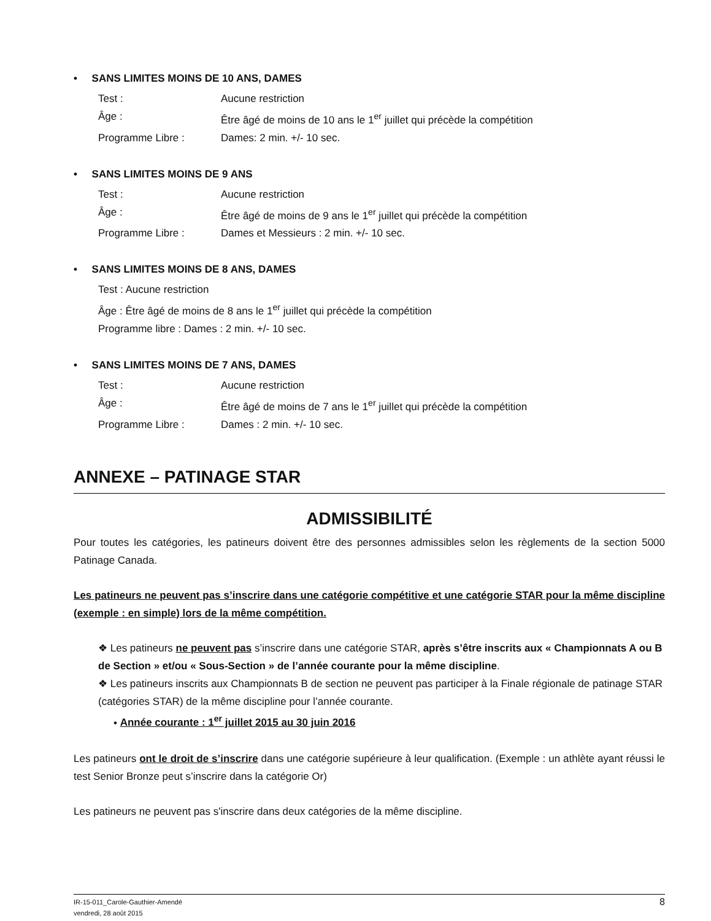• SANS LIMITES MOINS DE 10 ANS, DAMES
Test : Aucune restriction
Âge : Être âgé de moins de 10 ans le 1<sup>er</sup> juillet qui précède la compétition
Programme Libre : Dames: 2 min. +/- 10 sec.
• SANS LIMITES MOINS DE 9 ANS
Test : Aucune restriction
Âge : Être âgé de moins de 9 ans le 1<sup>er</sup> juillet qui précède la compétition
Programme Libre : Dames et Messieurs : 2 min. +/- 10 sec.
• SANS LIMITES MOINS DE 8 ANS, DAMES
Test : Aucune restriction
Âge : Être âgé de moins de 8 ans le 1<sup>er</sup> juillet qui précède la compétition
Programme libre : Dames : 2 min. +/- 10 sec.
• SANS LIMITES MOINS DE 7 ANS, DAMES
Test : Aucune restriction
Âge : Être âgé de moins de 7 ans le 1<sup>er</sup> juillet qui précède la compétition
Programme Libre : Dames : 2 min. +/- 10 sec.
ANNEXE – PATINAGE STAR
ADMISSIBILITÉ
Pour toutes les catégories, les patineurs doivent être des personnes admissibles selon les règlements de la section 5000 Patinage Canada.
Les patineurs ne peuvent pas s’inscrire dans une catégorie compétitive et une catégorie STAR pour la même discipline (exemple : en simple) lors de la même compétition.
❖ Les patineurs ne peuvent pas s’inscrire dans une catégorie STAR, après s’être inscrits aux « Championnats A ou B de Section » et/ou « Sous-Section » de l’année courante pour la même discipline.
❖ Les patineurs inscrits aux Championnats B de section ne peuvent pas participer à la Finale régionale de patinage STAR (catégories STAR) de la même discipline pour l’année courante.
• Année courante : 1<sup>er</sup> juillet 2015 au 30 juin 2016
Les patineurs ont le droit de s’inscrire dans une catégorie supérieure à leur qualification. (Exemple : un athlète ayant réussi le test Senior Bronze peut s’inscrire dans la catégorie Or)
Les patineurs ne peuvent pas s'inscrire dans deux catégories de la même discipline.
IR-15-011_Carole-Gauthier-Amendé
vendredi, 28 août 2015
8